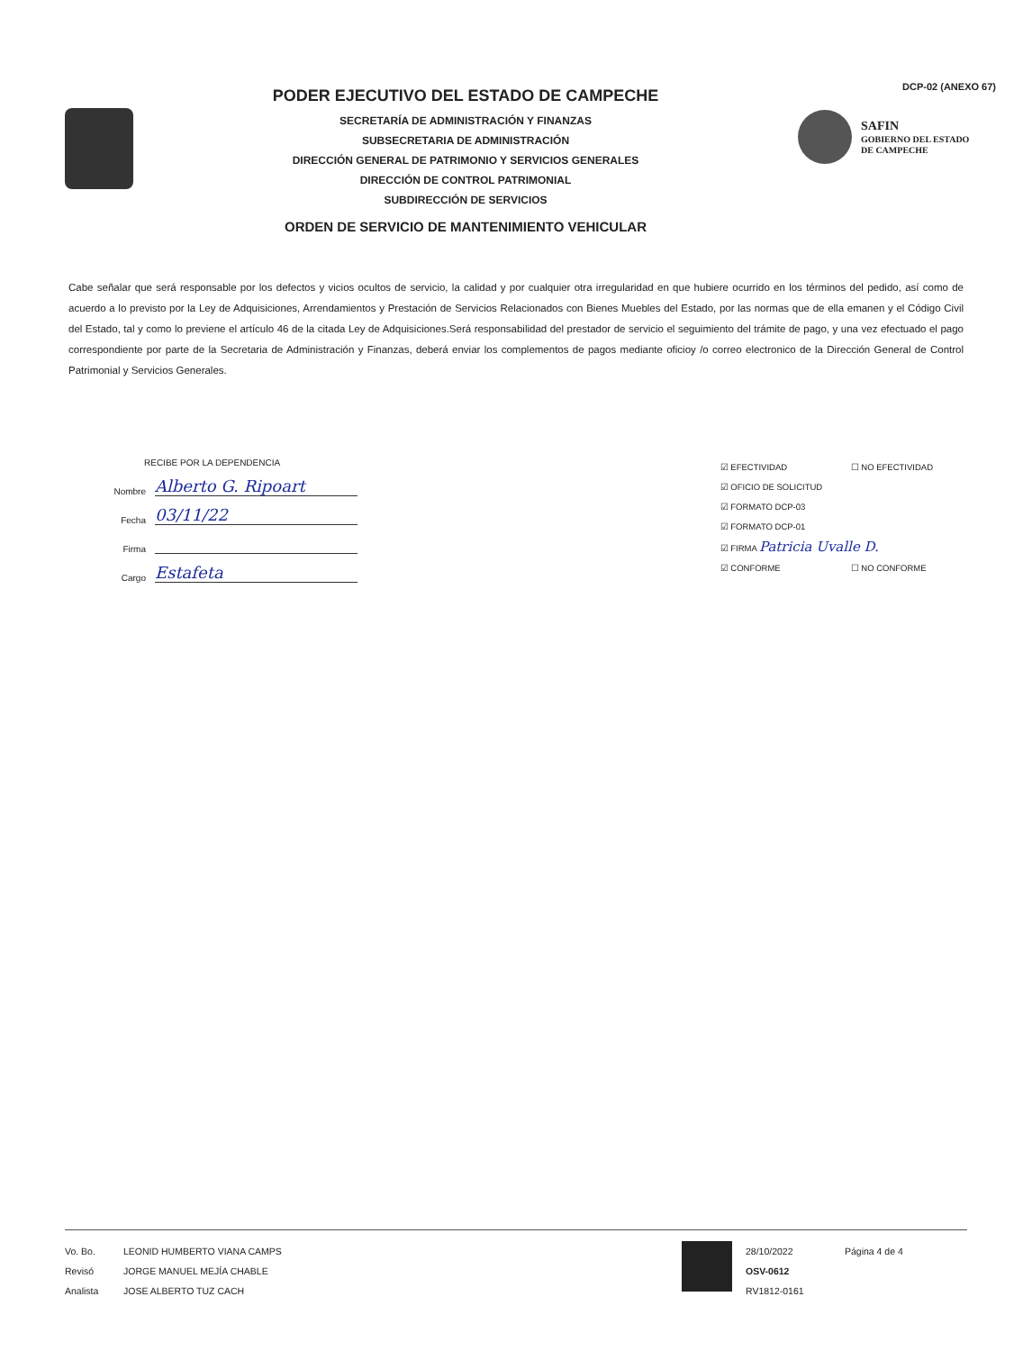PODER EJECUTIVO DEL ESTADO DE CAMPECHE
SECRETARÍA DE ADMINISTRACIÓN Y FINANZAS
SUBSECRETARIA DE ADMINISTRACIÓN
DIRECCIÓN GENERAL DE PATRIMONIO Y SERVICIOS GENERALES
DIRECCIÓN DE CONTROL PATRIMONIAL
SUBDIRECCIÓN DE SERVICIOS
ORDEN DE SERVICIO DE MANTENIMIENTO VEHICULAR
DCP-02 (ANEXO 67)
SAFIN
GOBIERNO DEL ESTADO
DE CAMPECHE
Cabe señalar que será responsable por los defectos y vicios ocultos de servicio, la calidad y por cualquier otra irregularidad en que hubiere ocurrido en los términos del pedido, así como de acuerdo a lo previsto por la Ley de Adquisiciones, Arrendamientos y Prestación de Servicios Relacionados con Bienes Muebles del Estado, por las normas que de ella emanen y el Código Civil del Estado, tal y como lo previene el artículo 46 de la citada Ley de Adquisiciones.Será responsabilidad del prestador de servicio el seguimiento del trámite de pago, y una vez efectuado el pago correspondiente por parte de la Secretaria de Administración y Finanzas, deberá enviar los complementos de pagos mediante oficioy /o correo electronico de la Dirección General de Control Patrimonial y Servicios Generales.
RECIBE POR LA DEPENDENCIA
Nombre Alberto G. Ripoart
Fecha 03/11/22
Firma
Cargo Estafeta
☑ EFECTIVIDAD ☐ NO EFECTIVIDAD
☑ OFICIO DE SOLICITUD
☑ FORMATO DCP-03
☑ FORMATO DCP-01
☑ FIRMA Patricia Uvalle D.
☑ CONFORME ☐ NO CONFORME
Vo. Bo.
Revisó
Analista
LEONID HUMBERTO VIANA CAMPS
JORGE MANUEL MEJÍA CHABLE
JOSE ALBERTO TUZ CACH
28/10/2022
OSV-0612
RV1812-0161
Página 4 de 4